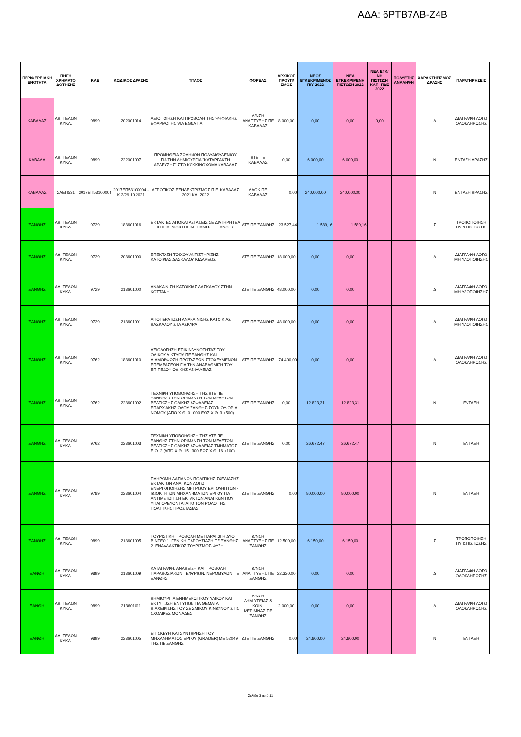ΑΔΑ: 6ΡΤΒ7ΛΒ-Ζ4Β
| ΠΕΡΙΦΕΡΕΙΑΚΗ ΕΝΟΤΗΤΑ | ΠΗΓΗ ΧΡΗΜΑΤΟ ΔΟΤΗΣΗΣ | ΚΑΕ | ΚΩΔΙΚΟΣ ΔΡΑΣΗΣ | ΤΙΤΛΟΣ | ΦΟΡΕΑΣ | ΑΡΧΙΚΟΣ ΠΡΟΫΠ/ΣΜΟΣ | ΝΕΟΣ ΕΓΚΕΚΡΙΜΕΝΟΣ Π/Υ 2022 | ΝΕΑ ΕΓΚΕΚΡΙΜΕΝΗ ΠΙΣΤΩΣΗ 2022 | ΝΕΑ ΕΓΚ/ΝΗ ΠΙΣΤΩΣΗ ΚΑΠ -ΠΔΕ 2022 | ΠΟΛΥΕΤΗΣ ΑΝΑΛΗΨΗ | ΧΑΡΑΚΤΗΡΙΣΜΟΣ ΔΡΑΣΗΣ | ΠΑΡΑΤΗΡΗΣΕΙΣ |
| --- | --- | --- | --- | --- | --- | --- | --- | --- | --- | --- | --- | --- |
| ΚΑΒΑΛΑΣ | ΑΔ. ΤΕΛΩΝ ΚΥΚΛ. | 9899 | 202001014 | ΑΞΙΟΠΟΙΗΣΗ ΚΑΙ ΠΡΟΒΟΛΗ ΤΗΣ ΨΗΦΙΑΚΗΣ ΕΦΑΡΜΟΓΗΣ VIA EGNATIA | Δ/ΝΣΗ ΑΝΑΠΤΥΞΗΣ ΠΕ ΚΑΒΑΛΑΣ | 8.000,00 | 0,00 | 0,00 | 0,00 | | Δ | ΔΙΑΓΡΑΦΗ ΛΟΓΩ ΟΛΟΚΛΗΡΩΣΗΣ |
| ΚΑΒΑΛΑ | ΑΔ. ΤΕΛΩΝ ΚΥΚΛ. | 9899 | 222001007 | ΠΡΟΜΗΘΕΙΑ ΣΩΛΗΝΩΝ ΠΟΛΥΑΙΘΥΛΕΝΙΟΥ ΓΙΑ ΤΗΝ ΔΗΜΙΟΥΡΓΙΑ "ΚΑΤΑΡΡΑΚΤΗ ΑΡΔΕΥΣΗΣ" ΣΤΟ ΚΟΚΚΙΝΟΧΩΜΑ ΚΑΒΑΛΑΣ | ΔΤΕ ΠΕ ΚΑΒΑΛΑΣ | 0,00 | 6.000,00 | 6.000,00 | | | Ν | ΕΝΤΑΞΗ ΔΡΑΣΗΣ |
| ΚΑΒΑΛΑΣ | ΣΑΕΠ531 | 2017ΕΠ53100004 | 2017ΕΠ53100004 - Κ.2/29.10.2021 | ΑΓΡΟΤΙΚΟΣ ΕΞΗΛΕΚΤΡΙΣΜΟΣ Π.Ε. ΚΑΒΑΛΑΣ 2021 ΚΑΙ 2022 | ΔΑΟΚ ΠΕ ΚΑΒΑΛΑΣ | 0,00 | 240.000,00 | 240.000,00 | | | Ν | ΕΝΤΑΞΗ ΔΡΑΣΗΣ |
| ΞΑΝΘΗΣ | ΑΔ. ΤΕΛΩΝ ΚΥΚΛ. | 9729 | 183601016 | ΕΚΤΑΚΤΕΣ ΑΠΟΚΑΤΑΣΤΑΣΕΙΣ ΣΕ ΔΙΑΤΗΡΗΤΕΑ ΚΤΙΡΙΑ ΙΔΙΟΚΤΗΣΙΑΣ ΠΑΜΘ-ΠΕ ΞΑΝΘΗΣ | ΔΤΕ ΠΕ ΞΑΝΘΗΣ | 23.527,44 | 1.589,16 | 1.589,16 | | | Σ | ΤΡΟΠΟΠΟΙΗΣΗ ΠΥ & ΠΙΣΤΩΣΗΣ |
| ΞΑΝΘΗΣ | ΑΔ. ΤΕΛΩΝ ΚΥΚΛ. | 9729 | 203601000 | ΕΠΕΚΤΑΣΗ ΤΟΙΧΟΥ ΑΝΤΙΣΤΗΡΙΞΗΣ ΚΑΤΟΙΚΙΑΣ ΔΑΣΚΑΛΟΥ ΚΙΔΑΡΕΩΣ | ΔΤΕ ΠΕ ΞΑΝΘΗΣ | 18.000,00 | 0,00 | 0,00 | | | Δ | ΔΙΑΓΡΑΦΗ ΛΟΓΩ ΜΗ ΥΛΟΠΟΙΗΣΗΣ |
| ΞΑΝΘΗΣ | ΑΔ. ΤΕΛΩΝ ΚΥΚΛ. | 9729 | 213601000 | ΑΝΑΚΑΙΝΙΣΗ ΚΑΤΟΙΚΙΑΣ ΔΑΣΚΑΛΟΥ ΣΤΗΝ ΚΟΤΤΑΝΗ | ΔΤΕ ΠΕ ΞΑΝΘΗΣ | 48.000,00 | 0,00 | 0,00 | | | Δ | ΔΙΑΓΡΑΦΗ ΛΟΓΩ ΜΗ ΥΛΟΠΟΙΗΣΗΣ |
| ΞΑΝΘΗΣ | ΑΔ. ΤΕΛΩΝ ΚΥΚΛ. | 9729 | 213601001 | ΑΠΟΠΕΡΑΤΩΣΗ ΑΝΑΚΑΙΝΙΣΗΣ ΚΑΤΟΙΚΙΑΣ ΔΑΣΚΑΛΟΥ ΣΤΑ ΑΣΚΥΡΑ | ΔΤΕ ΠΕ ΞΑΝΘΗΣ | 48.000,00 | 0,00 | 0,00 | | | Δ | ΔΙΑΓΡΑΦΗ ΛΟΓΩ ΜΗ ΥΛΟΠΟΙΗΣΗΣ |
| ΞΑΝΘΗΣ | ΑΔ. ΤΕΛΩΝ ΚΥΚΛ. | 9762 | 183601010 | ΑΞΙΟΛΟΓΗΣΗ ΕΠΙΚΙΝΔΥΝΟΤΗΤΑΣ ΤΟΥ ΟΔΙΚΟΥ ΔΙΚΤΥΟΥ ΠΕ ΞΑΝΘΗΣ ΚΑΙ ΔΙΑΜΟΡΦΩΣΗ ΠΡΟΤΑΣΕΩΝ ΣΤΟΧΕΥΜΕΝΩΝ ΕΠΕΜΒΑΣΕΩΝ ΓΙΑ ΤΗΝ ΑΝΑΒΑΘΜΙΣΗ ΤΟΥ ΕΠΙΠΕΔΟΥ ΟΔΙΚΗΣ ΑΣΦΑΛΕΙΑΣ | ΔΤΕ ΠΕ ΞΑΝΘΗΣ | 74.400,00 | 0,00 | 0,00 | | | Δ | ΔΙΑΓΡΑΦΗ ΛΟΓΩ ΟΛΟΚΛΗΡΩΣΗΣ |
| ΞΑΝΘΗΣ | ΑΔ. ΤΕΛΩΝ ΚΥΚΛ. | 9762 | 223601002 | ΤΕΧΝΙΚΗ ΥΠΟΒΟΗΘΗΣΗ ΤΗΣ ΔΤΕ ΠΕ ΞΑΝΘΗΣ ΣΤΗΝ ΩΡΙΜΑΝΣΗ ΤΩΝ ΜΕΛΕΤΩΝ ΒΕΛΤΙΩΣΗΣ ΟΔΙΚΗΣ ΑΣΦΑΛΕΙΑΣ ΕΠΑΡΧΙΑΚΗΣ ΟΔΟΥ ΞΑΝΘΗΣ-ΣΟΥΝΙΟΥ-ΟΡΙΑ ΝΟΜΟΥ (ΑΠΌ Χ.Θ. 0 +000 ΕΩΣ Χ.Θ. 3 +500) | ΔΤΕ ΠΕ ΞΑΝΘΗΣ | 0,00 | 12.823,31 | 12.823,31 | | | Ν | ΕΝΤΑΞΗ |
| ΞΑΝΘΗΣ | ΑΔ. ΤΕΛΩΝ ΚΥΚΛ. | 9762 | 223601003 | ΤΕΧΝΙΚΗ ΥΠΟΒΟΗΘΗΣΗ ΤΗΣ ΔΤΕ ΠΕ ΞΑΝΘΗΣ ΣΤΗΝ ΩΡΙΜΑΝΣΗ ΤΩΝ ΜΕΛΕΤΩΝ ΒΕΛΤΙΩΣΗΣ ΟΔΙΚΗΣ ΑΣΦΑΛΕΙΑΣ ΤΜΗΜΑΤΟΣ Ε.Ο. 2 (ΑΠΌ Χ.Θ. 15 +300 ΕΩΣ Χ.Θ. 16 +100) | ΔΤΕ ΠΕ ΞΑΝΘΗΣ | 0,00 | 26.672,47 | 26.672,47 | | | Ν | ΕΝΤΑΞΗ |
| ΞΑΝΘΗΣ | ΑΔ. ΤΕΛΩΝ ΚΥΚΛ. | 9789 | 223601004 | ΠΛΗΡΩΜΗ ΔΑΠΑΝΩΝ ΠΟΛΙΤΙΚΗΣ ΣΧΕΔΙΑΣΗΣ ΕΚΤΑΚΤΩΝ ΑΝΑΓΚΩΝ ΛΟΓΩ ΕΝΕΡΓΟΠΟΙΗΣΗΣ ΜΗΤΡΩΟΥ ΕΡΓΟΛΗΠΤΩΝ - ΙΔΙΟΚΤΗΤΩΝ ΜΗΧΑΝΗΜΑΤΩΝ ΕΡΓΟΥ ΓΙΑ ΑΝΤΙΜΕΤΩΠΙΣΗ ΕΚΤΑΚΤΩΝ ΑΝΑΓΚΩΝ ΠΟΥ ΥΠΑΓΟΡΕΥΟΝΤΑΙ ΑΠΌ ΤΟΝ ΡΟΛΟ ΤΗΣ ΠΟΛΙΤΙΚΗΣ ΠΡΟΣΤΑΣΙΑΣ | ΔΤΕ ΠΕ ΞΑΝΘΗΣ | 0,00 | 80.000,00 | 80.000,00 | | | Ν | ΕΝΤΑΞΗ |
| ΞΑΝΘΗΣ | ΑΔ. ΤΕΛΩΝ ΚΥΚΛ. | 9899 | 213601005 | ΤΟΥΡΙΣΤΙΚΗ ΠΡΟΒΟΛΗ ΜΕ ΠΑΡΑΓΩΓΗ ΔΥΟ ΒΙΝΤΕΟ 1. ΓΕΝΙΚΗ ΠΑΡΟΥΣΙΑΣΗ ΠΕ ΞΑΝΘΗΣ 2. ΕΝΑΛΛΑΚΤΙΚΟΣ ΤΟΥΡΙΣΜΟΣ-ΦΥΣΗ | Δ/ΝΣΗ ΑΝΑΠΤΥΞΗΣ ΠΕ ΞΑΝΘΗΣ | 12.500,00 | 6.150,00 | 6.150,00 | | | Σ | ΤΡΟΠΟΠΟΙΗΣΗ ΠΥ & ΠΙΣΤΩΣΗΣ |
| ΞΑΝΘΗ | ΑΔ. ΤΕΛΩΝ ΚΥΚΛ. | 9899 | 213601009 | ΚΑΤΑΓΡΑΦΗ, ΑΝΑΔΕΙΞΗ ΚΑΙ ΠΡΟΒΟΛΗ ΠΑΡΑΔΟΣΙΑΚΩΝ ΓΕΦΥΡΙΩΝ, ΝΕΡΟΜΥΛΩΝ ΠΕ ΞΑΝΘΗΣ | Δ/ΝΣΗ ΑΝΑΠΤΥΞΗΣ ΠΕ ΞΑΝΘΗΣ | 22.320,00 | 0,00 | 0,00 | | | Δ | ΔΙΑΓΡΑΦΗ ΛΟΓΩ ΟΛΟΚΛΗΡΩΣΗΣ |
| ΞΑΝΘΗ | ΑΔ. ΤΕΛΩΝ ΚΥΚΛ. | 9899 | 213601011 | ΔΗΜΙΟΥΡΓΙΑ ΕΝΗΜΕΡΩΤΙΚΟΥ ΥΛΙΚΟΥ ΚΑΙ ΕΚΤΥΠΩΣΗ ΕΝΤΥΠΩΝ ΓΙΑ ΘΕΜΑΤΑ ΔΙΑΧΕΙΡΙΣΗΣ ΤΟΥ ΣΕΙΣΜΙΚΟΥ ΚΙΝΔΥΝΟΥ ΣΤΙΣ ΣΧΟΛΙΚΕΣ ΜΟΝΑΔΕΣ | Δ/ΝΣΗ ΔΗΜ.ΥΓΕΙΑΣ & ΚΟΙΝ. ΜΕΡΙΜΝΑΣ ΠΕ ΞΑΝΘΗΣ | 2.000,00 | 0,00 | 0,00 | | | Δ | ΔΙΑΓΡΑΦΗ ΛΟΓΩ ΟΛΟΚΛΗΡΩΣΗΣ |
| ΞΑΝΘΗ | ΑΔ. ΤΕΛΩΝ ΚΥΚΛ. | 9899 | 223601005 | ΕΠΙΣΚΕΥΗ ΚΑΙ ΣΥΝΤΗΡΗΣΗ ΤΟΥ ΜΗΧΑΝΗΜΑΤΟΣ ΕΡΓΟΥ (GRADER) ΜΕ 52049 ΤΗΣ ΠΕ ΞΑΝΘΗΣ | ΔΤΕ ΠΕ ΞΑΝΘΗΣ | 0,00 | 24.800,00 | 24.800,00 | | | Ν | ΕΝΤΑΞΗ |
Σελίδα 3 από 11